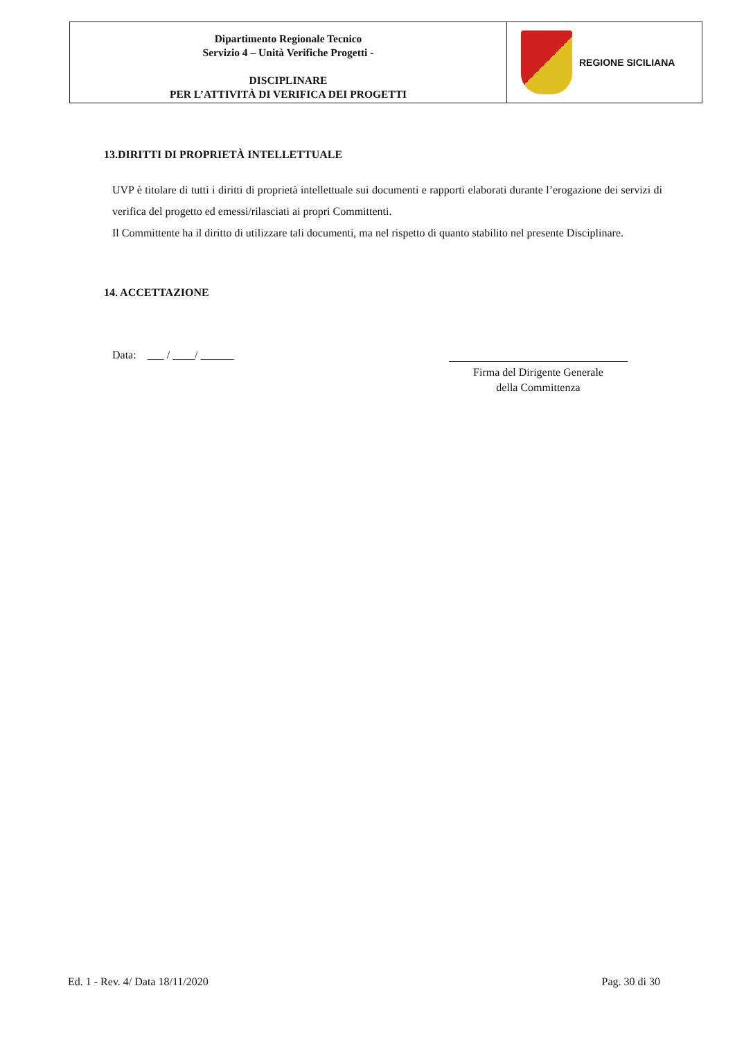Dipartimento Regionale Tecnico
Servizio 4 – Unità Verifiche Progetti -
DISCIPLINARE
PER L’ATTIVITÀ DI VERIFICA DEI PROGETTI
REGIONE SICILIANA
13.DIRITTI DI PROPRIETÀ INTELLETTUALE
UVP è titolare di tutti i diritti di proprietà intellettuale sui documenti e rapporti elaborati durante l’erogazione dei servizi di verifica del progetto ed emessi/rilasciati ai propri Committenti.
Il Committente ha il diritto di utilizzare tali documenti, ma nel rispetto di quanto stabilito nel presente Disciplinare.
14. ACCETTAZIONE
Data: ___ / ____/ ______
Firma del Dirigente Generale
della Committenza
Ed. 1 - Rev. 4/ Data 18/11/2020 Pag. 30 di 30